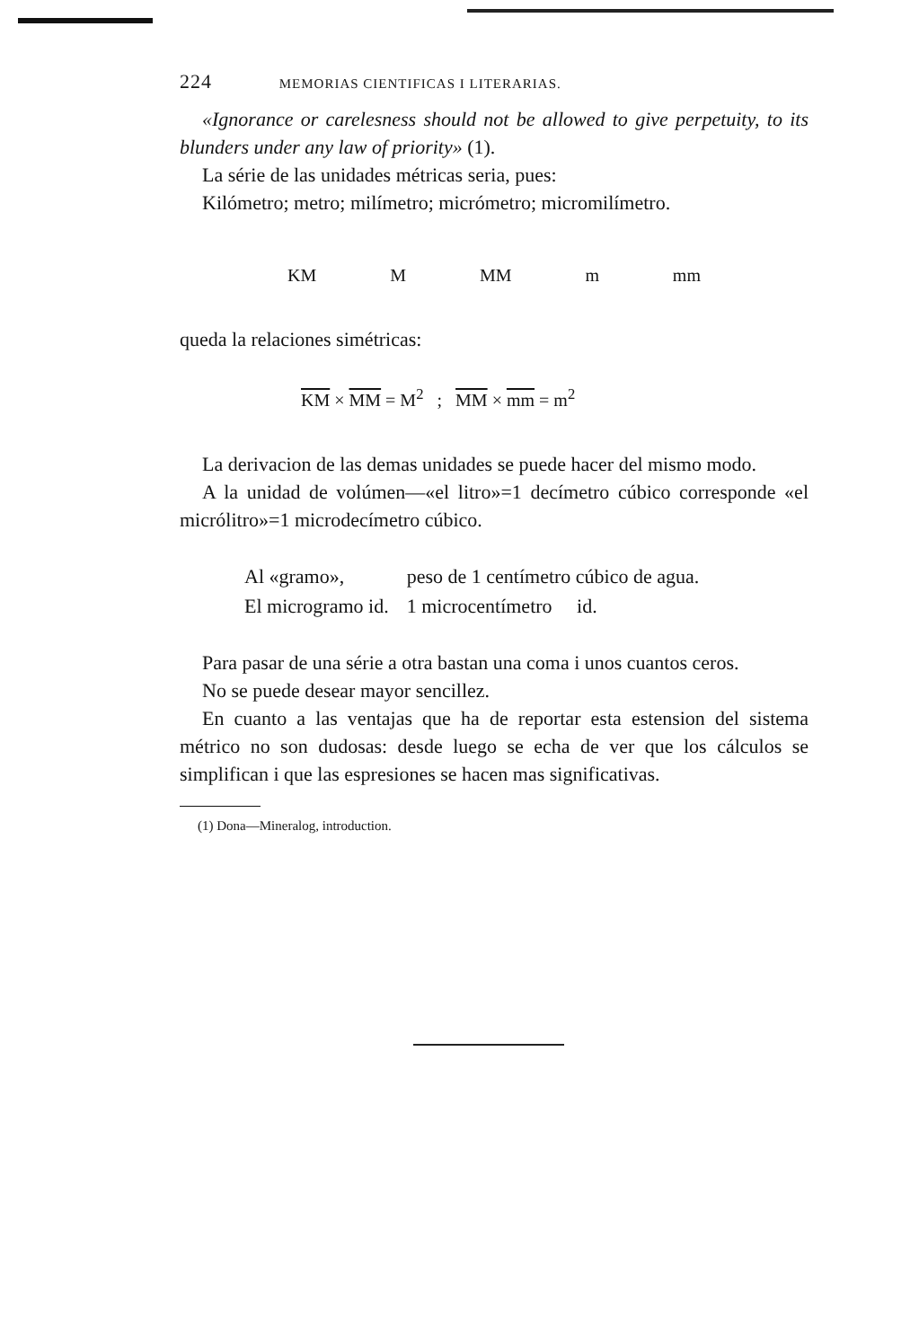224 MEMORIAS CIENTIFICAS I LITERARIAS.
«Ignorance or carelesness should not be allowed to give perpetuity, to its blunders under any law of priority» (1).
La série de las unidades métricas seria, pues:
Kilómetro; metro; milímetro; micrómetro; micromilímetro.
KM M MM m mm
queda la relaciones simétricas:
KM × MM = M<sup>2</sup> ; MM × mm = m<sup>2</sup>
La derivacion de las demas unidades se puede hacer del mismo modo.
A la unidad de volúmen—«el litro»=1 decímetro cúbico corresponde «el micrólitro»=1 microdecímetro cúbico.
| Al «gramo», | peso de 1 centímetro cúbico de agua. |
| El microgramo id. | 1 microcentímetro id. |
Para pasar de una série a otra bastan una coma i unos cuantos ceros.
No se puede desear mayor sencillez.
En cuanto a las ventajas que ha de reportar esta estension del sistema métrico no son dudosas: desde luego se echa de ver que los cálculos se simplifican i que las espresiones se hacen mas significativas.
(1) Dona—Mineralog, introduction.